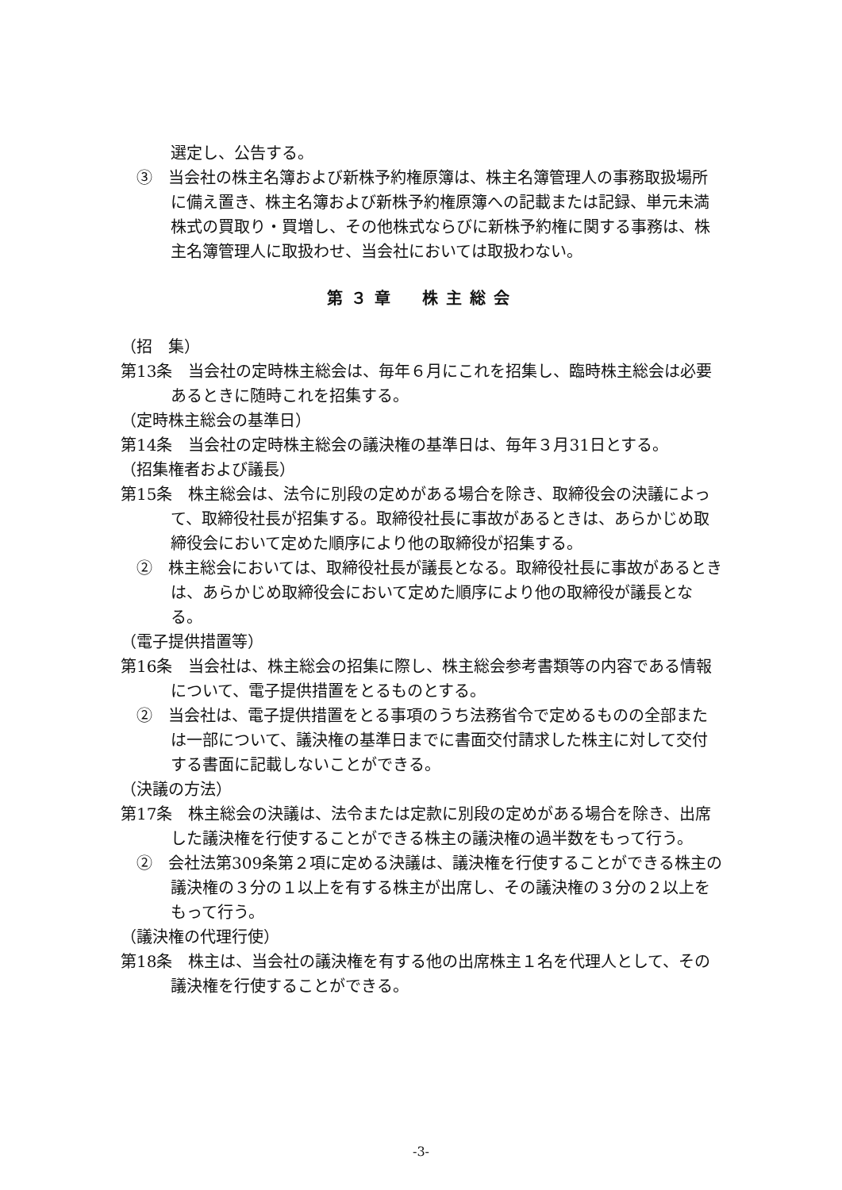選定し、公告する。
③　当会社の株主名簿および新株予約権原簿は、株主名簿管理人の事務取扱場所に備え置き、株主名簿および新株予約権原簿への記載または記録、単元未満株式の買取り・買増し、その他株式ならびに新株予約権に関する事務は、株主名簿管理人に取扱わせ、当会社においては取扱わない。
第３章　株主総会
（招　集）
第13条　当会社の定時株主総会は、毎年６月にこれを招集し、臨時株主総会は必要あるときに随時これを招集する。
（定時株主総会の基準日）
第14条　当会社の定時株主総会の議決権の基準日は、毎年３月31日とする。
（招集権者および議長）
第15条　株主総会は、法令に別段の定めがある場合を除き、取締役会の決議によって、取締役社長が招集する。取締役社長に事故があるときは、あらかじめ取締役会において定めた順序により他の取締役が招集する。
②　株主総会においては、取締役社長が議長となる。取締役社長に事故があるときは、あらかじめ取締役会において定めた順序により他の取締役が議長となる。
（電子提供措置等）
第16条　当会社は、株主総会の招集に際し、株主総会参考書類等の内容である情報について、電子提供措置をとるものとする。
②　当会社は、電子提供措置をとる事項のうち法務省令で定めるものの全部または一部について、議決権の基準日までに書面交付請求した株主に対して交付する書面に記載しないことができる。
（決議の方法）
第17条　株主総会の決議は、法令または定款に別段の定めがある場合を除き、出席した議決権を行使することができる株主の議決権の過半数をもって行う。
②　会社法第309条第２項に定める決議は、議決権を行使することができる株主の議決権の３分の１以上を有する株主が出席し、その議決権の３分の２以上をもって行う。
（議決権の代理行使）
第18条　株主は、当会社の議決権を有する他の出席株主１名を代理人として、その議決権を行使することができる。
-3-